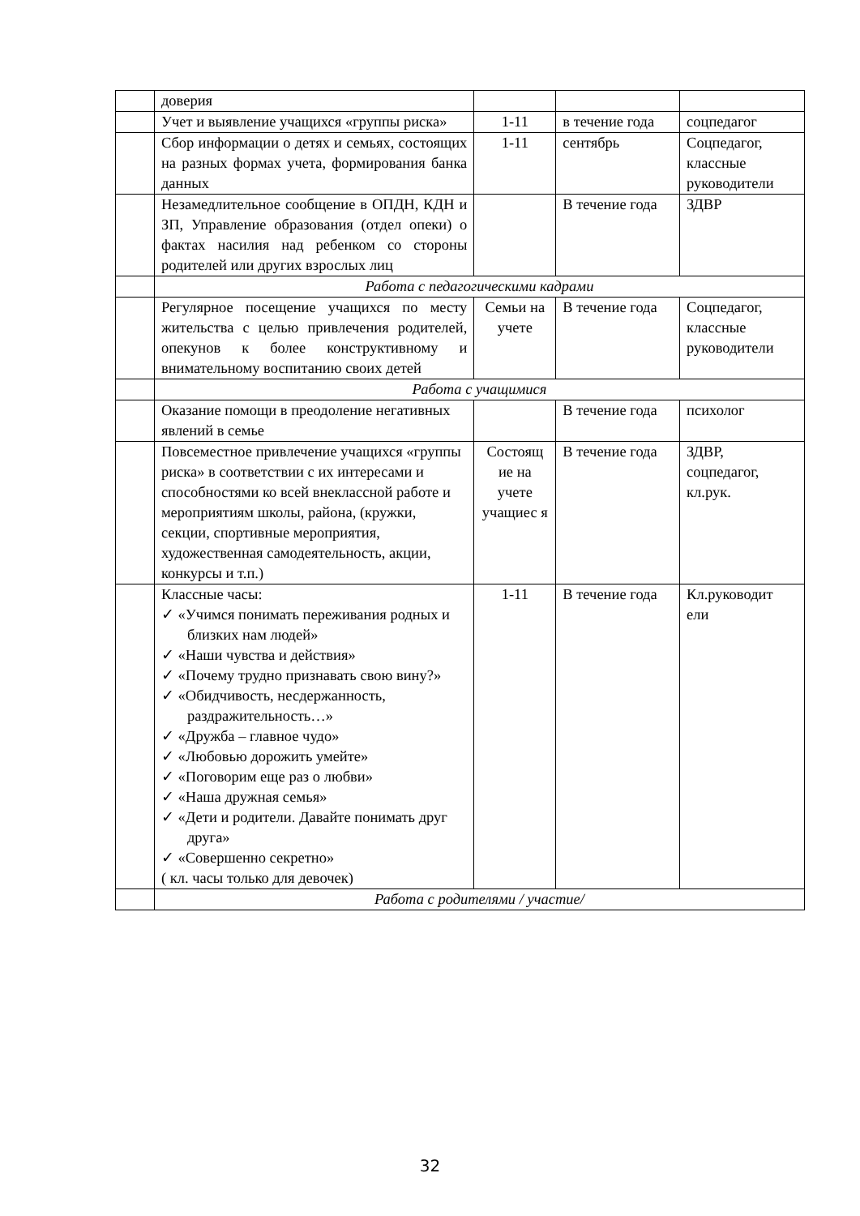| | доверия | | | |
| | Учет и выявление учащихся «группы риска» | 1-11 | в течение года | соцпедагог |
| | Сбор информации о детях и семьях, состоящих на разных формах учета, формирования банка данных | 1-11 | сентябрь | Соцпедагог, классные руководители |
| | Незамедлительное сообщение в ОПДН, КДН и ЗП, Управление образования (отдел опеки) о фактах насилия над ребенком со стороны родителей или других взрослых лиц | | В течение года | ЗДВР |
| | Работа с педагогическими кадрами | | | |
| | Регулярное посещение учащихся по месту жительства с целью привлечения родителей, опекунов к более конструктивному и внимательному воспитанию своих детей | Семьи на учете | В течение года | Соцпедагог, классные руководители |
| | Работа с учащимися | | | |
| | Оказание помощи в преодоление негативных явлений в семье | | В течение года | психолог |
| | Повсеместное привлечение учащихся «группы риска» в соответствии с их интересами и способностями ко всей внеклассной работе и мероприятиям школы, района, (кружки, секции, спортивные мероприятия, художественная самодеятельность, акции, конкурсы и т.п.) | Состоящ ие на учете учащиес я | В течение года | ЗДВР, соцпедагог, кл.рук. |
| | Классные часы: ✓ «Учимся понимать переживания родных и близких нам людей» ✓ «Наши чувства и действия» ✓ «Почему трудно признавать свою вину?» ✓ «Обидчивость, несдержанность, раздражительность…» ✓ «Дружба – главное чудо» ✓ «Любовью дорожить умейте» ✓ «Поговорим еще раз о любви» ✓ «Наша дружная семья» ✓ «Дети и родители. Давайте понимать друг друга» ✓ «Совершенно секретно» ( кл. часы только для девочек) | 1-11 | В течение года | Кл.руководит ели |
| | Работа с родителями / участие/ | | | |
32